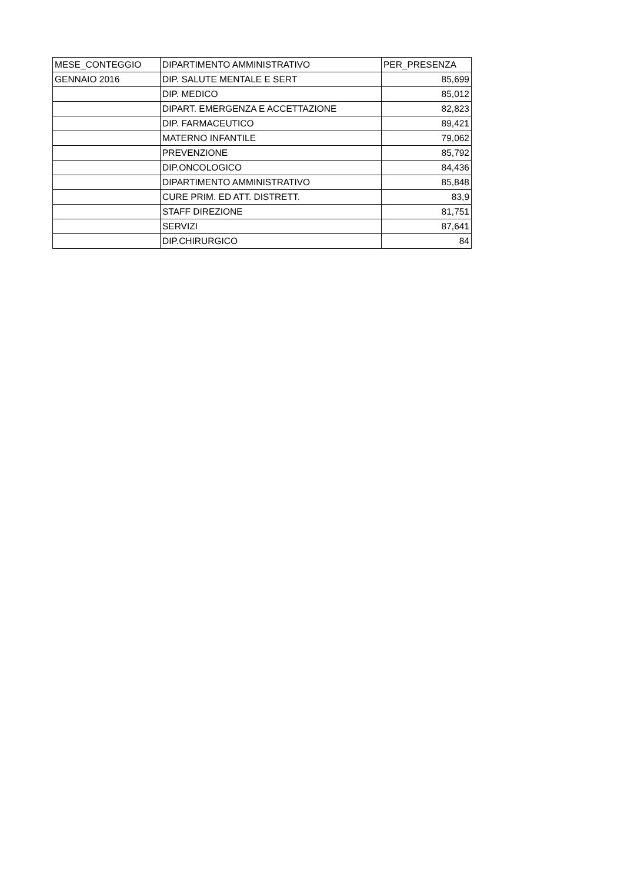| MESE_CONTEGGIO | DIPARTIMENTO AMMINISTRATIVO | PER_PRESENZA |
| --- | --- | --- |
| GENNAIO 2016 | DIP. SALUTE MENTALE E SERT | 85,699 |
| | DIP. MEDICO | 85,012 |
| | DIPART. EMERGENZA E ACCETTAZIONE | 82,823 |
| | DIP. FARMACEUTICO | 89,421 |
| | MATERNO INFANTILE | 79,062 |
| | PREVENZIONE | 85,792 |
| | DIP.ONCOLOGICO | 84,436 |
| | DIPARTIMENTO AMMINISTRATIVO | 85,848 |
| | CURE PRIM. ED ATT. DISTRETT. | 83,9 |
| | STAFF DIREZIONE | 81,751 |
| | SERVIZI | 87,641 |
| | DIP.CHIRURGICO | 84 |